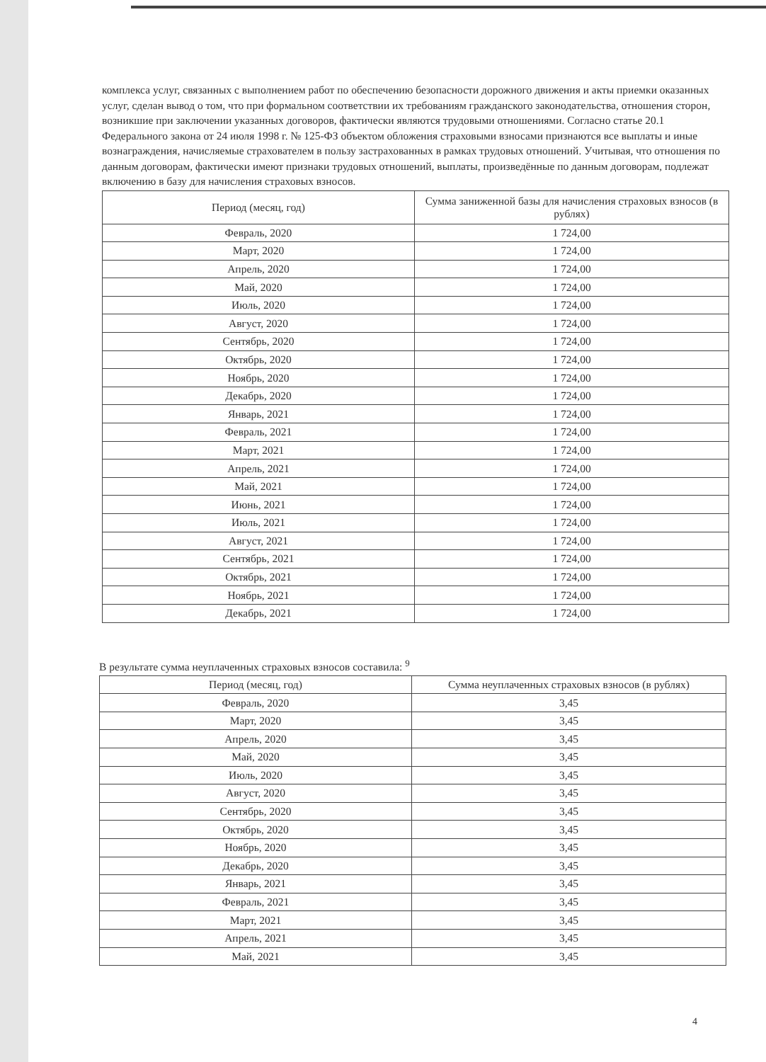комплекса услуг, связанных с выполнением работ по обеспечению безопасности дорожного движения и акты приемки оказанных услуг, сделан вывод о том, что при формальном соответствии их требованиям гражданского законодательства, отношения сторон, возникшие при заключении указанных договоров, фактически являются трудовыми отношениями. Согласно статье 20.1 Федерального закона от 24 июля 1998 г. № 125-ФЗ объектом обложения страховыми взносами признаются все выплаты и иные вознаграждения, начисляемые страхователем в пользу застрахованных в рамках трудовых отношений. Учитывая, что отношения по данным договорам, фактически имеют признаки трудовых отношений, выплаты, произведённые по данным договорам, подлежат включению в базу для начисления страховых взносов.
| Период (месяц, год) | Сумма заниженной базы для начисления страховых взносов (в рублях) |
| --- | --- |
| Февраль, 2020 | 1 724,00 |
| Март, 2020 | 1 724,00 |
| Апрель, 2020 | 1 724,00 |
| Май, 2020 | 1 724,00 |
| Июль, 2020 | 1 724,00 |
| Август, 2020 | 1 724,00 |
| Сентябрь, 2020 | 1 724,00 |
| Октябрь, 2020 | 1 724,00 |
| Ноябрь, 2020 | 1 724,00 |
| Декабрь, 2020 | 1 724,00 |
| Январь, 2021 | 1 724,00 |
| Февраль, 2021 | 1 724,00 |
| Март, 2021 | 1 724,00 |
| Апрель, 2021 | 1 724,00 |
| Май, 2021 | 1 724,00 |
| Июнь, 2021 | 1 724,00 |
| Июль, 2021 | 1 724,00 |
| Август, 2021 | 1 724,00 |
| Сентябрь, 2021 | 1 724,00 |
| Октябрь, 2021 | 1 724,00 |
| Ноябрь, 2021 | 1 724,00 |
| Декабрь, 2021 | 1 724,00 |
В результате сумма неуплаченных страховых взносов составила: <sup>9</sup>
| Период (месяц, год) | Сумма неуплаченных страховых взносов (в рублях) |
| --- | --- |
| Февраль, 2020 | 3,45 |
| Март, 2020 | 3,45 |
| Апрель, 2020 | 3,45 |
| Май, 2020 | 3,45 |
| Июль, 2020 | 3,45 |
| Август, 2020 | 3,45 |
| Сентябрь, 2020 | 3,45 |
| Октябрь, 2020 | 3,45 |
| Ноябрь, 2020 | 3,45 |
| Декабрь, 2020 | 3,45 |
| Январь, 2021 | 3,45 |
| Февраль, 2021 | 3,45 |
| Март, 2021 | 3,45 |
| Апрель, 2021 | 3,45 |
| Май, 2021 | 3,45 |
4